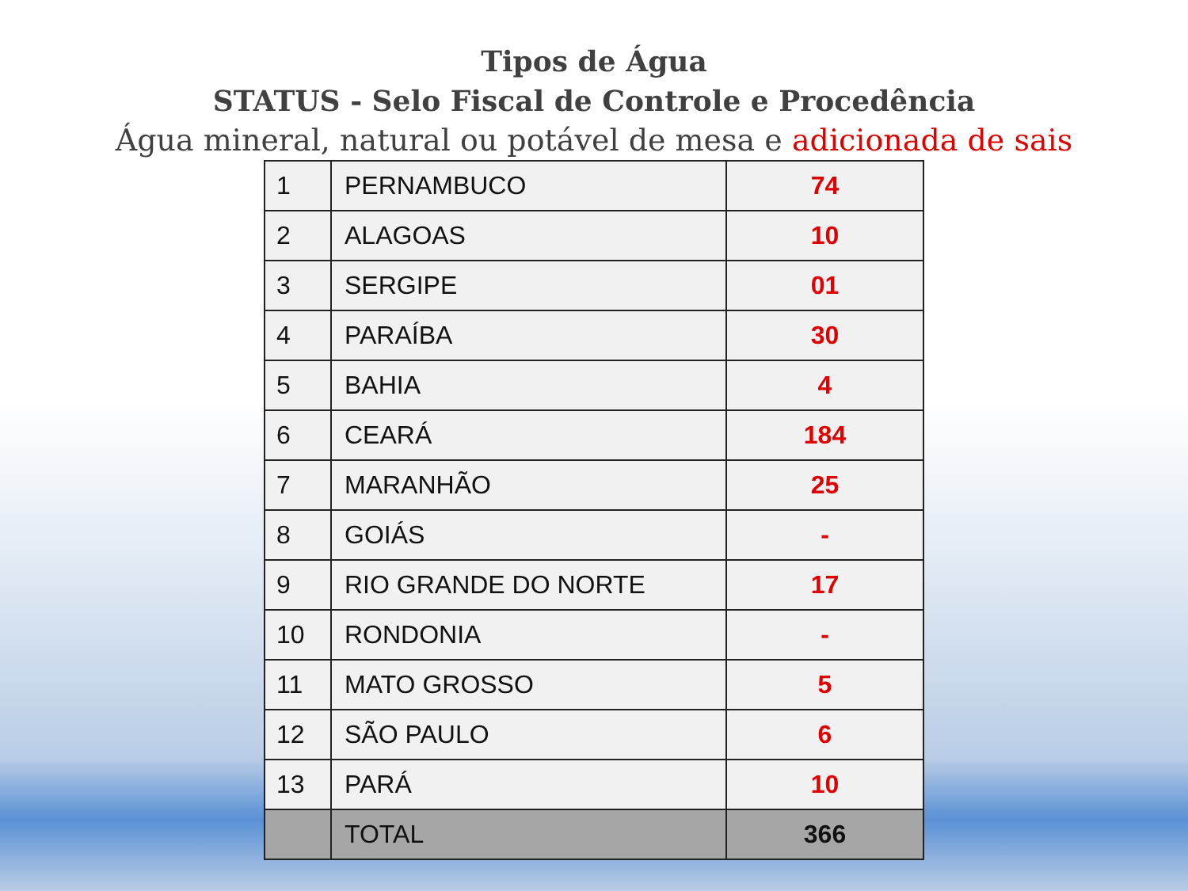Tipos de Água
STATUS - Selo Fiscal de Controle e Procedência
Água mineral, natural ou potável de mesa e adicionada de sais
| 1 | PERNAMBUCO | 74 |
| 2 | ALAGOAS | 10 |
| 3 | SERGIPE | 01 |
| 4 | PARAÍBA | 30 |
| 5 | BAHIA | 4 |
| 6 | CEARÁ | 184 |
| 7 | MARANHÃO | 25 |
| 8 | GOIÁS | - |
| 9 | RIO GRANDE DO NORTE | 17 |
| 10 | RONDONIA | - |
| 11 | MATO GROSSO | 5 |
| 12 | SÃO PAULO | 6 |
| 13 | PARÁ | 10 |
| | TOTAL | 366 |